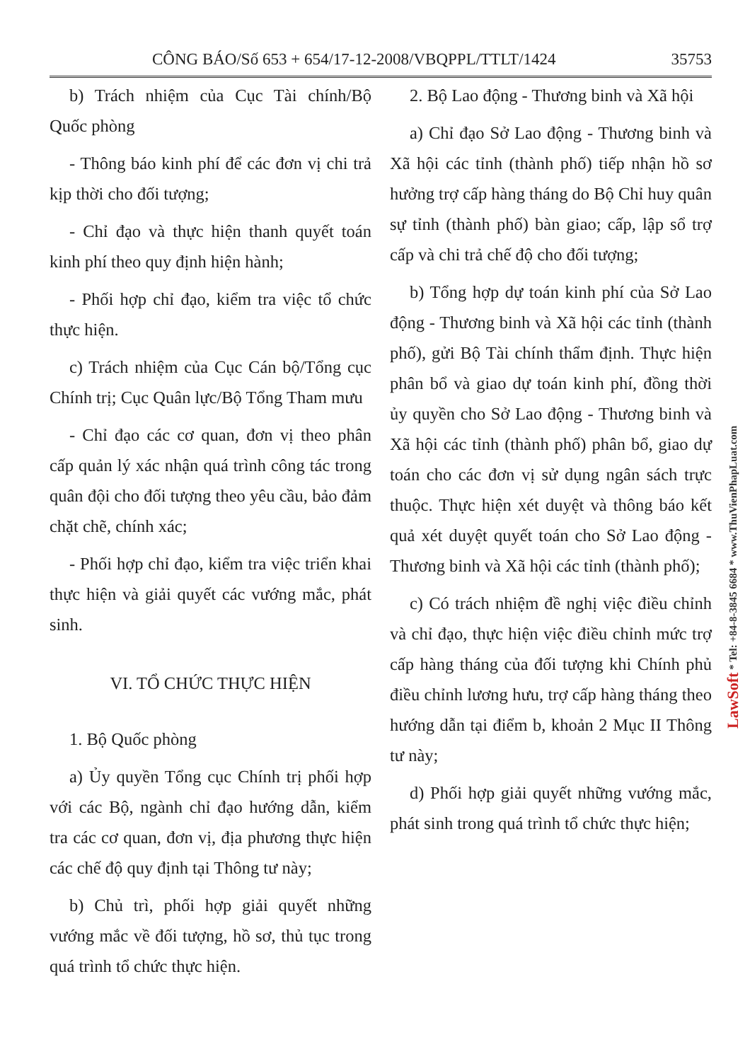CÔNG BÁO/Số 653 + 654/17-12-2008/VBQPPL/TTLT/1424 35753
b) Trách nhiệm của Cục Tài chính/Bộ Quốc phòng
- Thông báo kinh phí để các đơn vị chi trả kịp thời cho đối tượng;
- Chỉ đạo và thực hiện thanh quyết toán kinh phí theo quy định hiện hành;
- Phối hợp chỉ đạo, kiểm tra việc tổ chức thực hiện.
c) Trách nhiệm của Cục Cán bộ/Tổng cục Chính trị; Cục Quân lực/Bộ Tổng Tham mưu
- Chỉ đạo các cơ quan, đơn vị theo phân cấp quản lý xác nhận quá trình công tác trong quân đội cho đối tượng theo yêu cầu, bảo đảm chặt chẽ, chính xác;
- Phối hợp chỉ đạo, kiểm tra việc triển khai thực hiện và giải quyết các vướng mắc, phát sinh.
VI. TỔ CHỨC THỰC HIỆN
1. Bộ Quốc phòng
a) Ủy quyền Tổng cục Chính trị phối hợp với các Bộ, ngành chỉ đạo hướng dẫn, kiểm tra các cơ quan, đơn vị, địa phương thực hiện các chế độ quy định tại Thông tư này;
b) Chủ trì, phối hợp giải quyết những vướng mắc về đối tượng, hồ sơ, thủ tục trong quá trình tổ chức thực hiện.
2. Bộ Lao động - Thương binh và Xã hội
a) Chỉ đạo Sở Lao động - Thương binh và Xã hội các tỉnh (thành phố) tiếp nhận hồ sơ hưởng trợ cấp hàng tháng do Bộ Chỉ huy quân sự tỉnh (thành phố) bàn giao; cấp, lập sổ trợ cấp và chi trả chế độ cho đối tượng;
b) Tổng hợp dự toán kinh phí của Sở Lao động - Thương binh và Xã hội các tỉnh (thành phố), gửi Bộ Tài chính thẩm định. Thực hiện phân bổ và giao dự toán kinh phí, đồng thời ủy quyền cho Sở Lao động - Thương binh và Xã hội các tỉnh (thành phố) phân bổ, giao dự toán cho các đơn vị sử dụng ngân sách trực thuộc. Thực hiện xét duyệt và thông báo kết quả xét duyệt quyết toán cho Sở Lao động - Thương binh và Xã hội các tỉnh (thành phố);
c) Có trách nhiệm đề nghị việc điều chỉnh và chỉ đạo, thực hiện việc điều chỉnh mức trợ cấp hàng tháng của đối tượng khi Chính phủ điều chỉnh lương hưu, trợ cấp hàng tháng theo hướng dẫn tại điểm b, khoản 2 Mục II Thông tư này;
d) Phối hợp giải quyết những vướng mắc, phát sinh trong quá trình tổ chức thực hiện;
LawSoft * Tel: +84-8-3845 6684 * www.ThuVienPhapLuat.com